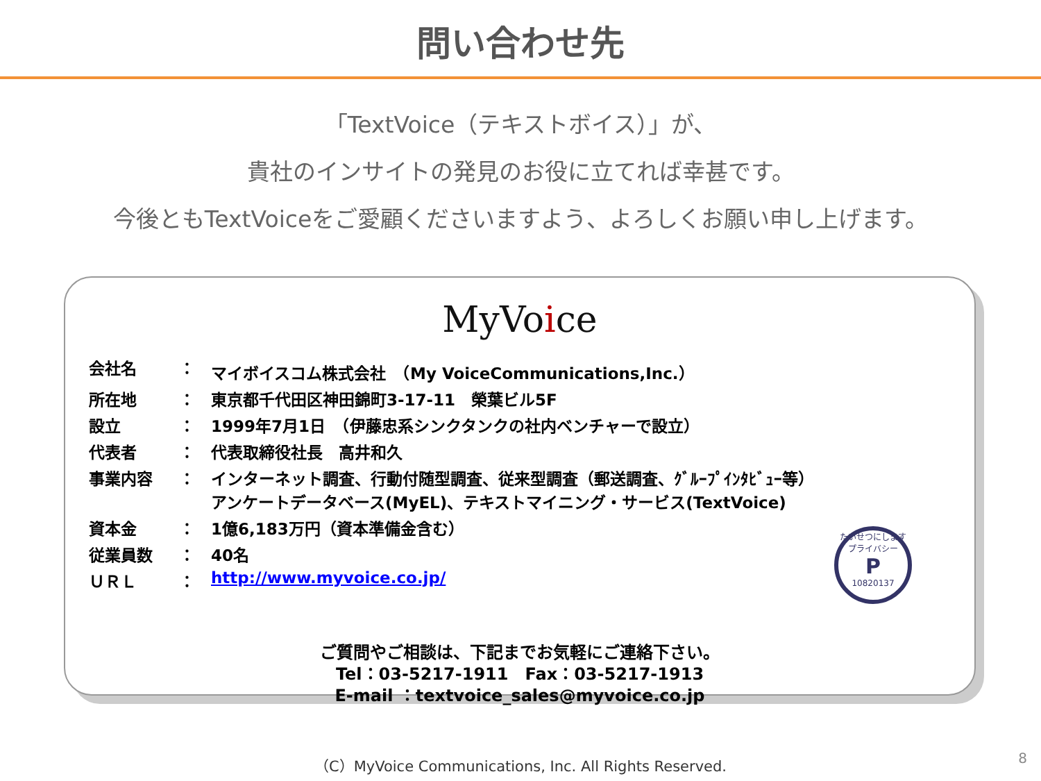問い合わせ先
「TextVoice（テキストボイス）」が、
貴社のインサイトの発見のお役に立てれば幸甚です。
今後ともTextVoiceをご愛顧くださいますよう、よろしくお願い申し上げます。
MyVoice
| 会社名 | ： | マイボイスコム株式会社 （My VoiceCommunications,Inc.） |
| 所在地 | ： | 東京都千代田区神田錦町3-17-11 榮葉ビル5F |
| 設立 | ： | 1999年7月1日 （伊藤忠系シンクタンクの社内ベンチャーで設立） |
| 代表者 | ： | 代表取締役社長 高井和久 |
| 事業内容 | ： | インターネット調査、行動付随型調査、従来型調査（郵送調査、ｸﾞﾙｰﾌﾟｲﾝﾀﾋﾞｭｰ等） アンケートデータベース(MyEL)、テキストマイニング・サービス(TextVoice) |
| 資本金 | ： | 1億6,183万円（資本準備金含む） |
| 従業員数 | ： | 40名 |
| ＵＲＬ | ： | http://www.myvoice.co.jp/ |
たいせつにしますプライバシー
P
10820137
ご質問やご相談は、下記までお気軽にご連絡下さい。
Tel：03-5217-1911　Fax：03-5217-1913
E-mail ：textvoice_sales@myvoice.co.jp
（C）MyVoice Communications, Inc. All Rights Reserved.
8